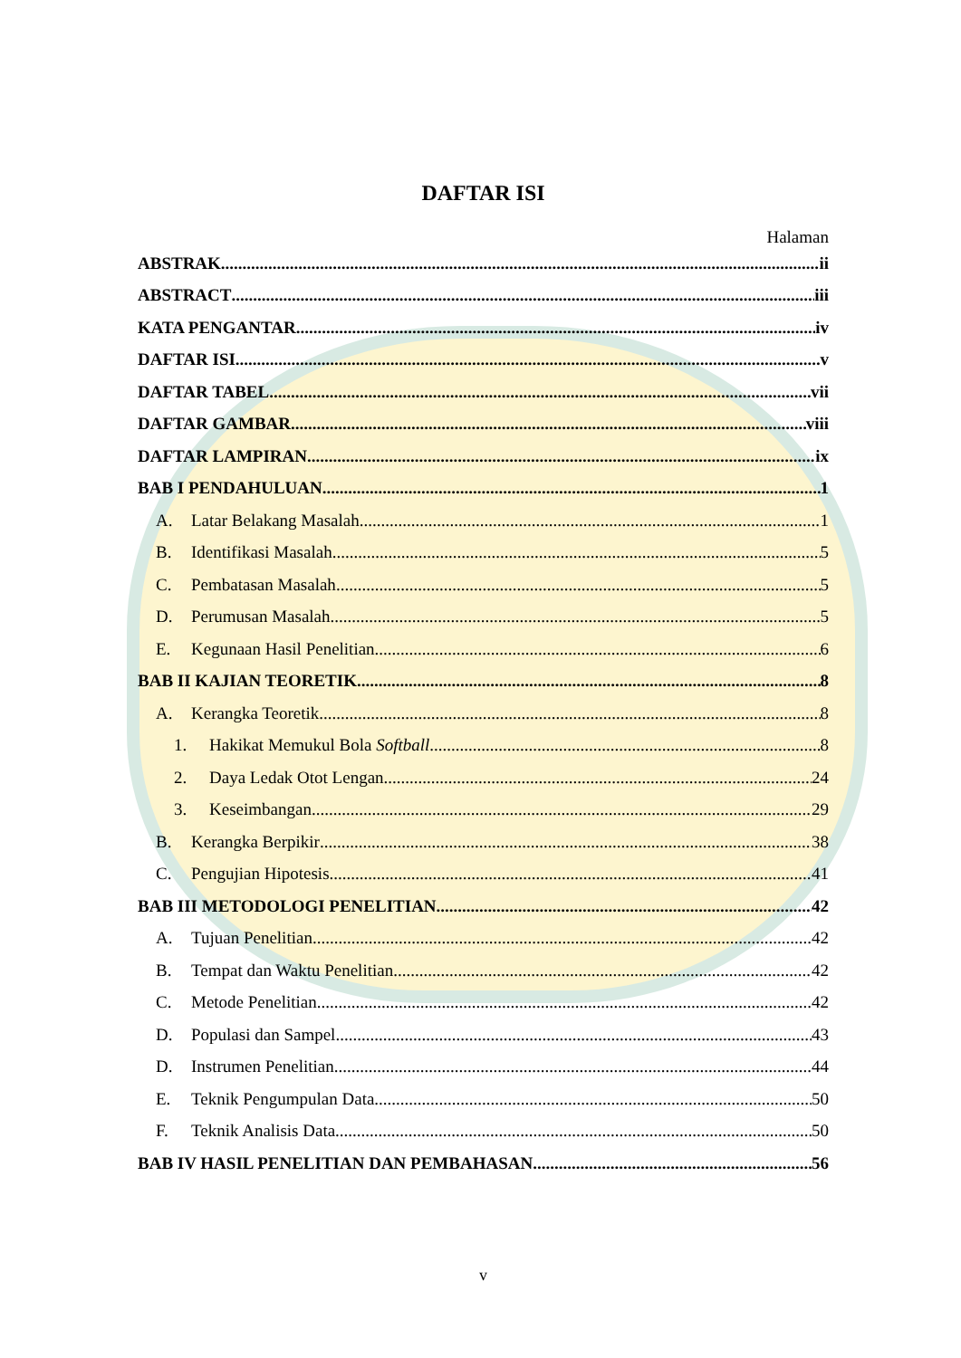DAFTAR ISI
Halaman
ABSTRAK ii
ABSTRACT iii
KATA PENGANTAR iv
DAFTAR ISI v
DAFTAR TABEL vii
DAFTAR GAMBAR viii
DAFTAR LAMPIRAN ix
BAB I PENDAHULUAN 1
A. Latar Belakang Masalah 1
B. Identifikasi Masalah 5
C. Pembatasan Masalah 5
D. Perumusan Masalah 5
E. Kegunaan Hasil Penelitian 6
BAB II KAJIAN TEORETIK 8
A. Kerangka Teoretik 8
1. Hakikat Memukul Bola Softball 8
2. Daya Ledak Otot Lengan 24
3. Keseimbangan 29
B. Kerangka Berpikir 38
C. Pengujian Hipotesis 41
BAB III METODOLOGI PENELITIAN 42
A. Tujuan Penelitian 42
B. Tempat dan Waktu Penelitian 42
C. Metode Penelitian 42
D. Populasi dan Sampel 43
D. Instrumen Penelitian 44
E. Teknik Pengumpulan Data 50
F. Teknik Analisis Data 50
BAB IV HASIL PENELITIAN DAN PEMBAHASAN 56
v